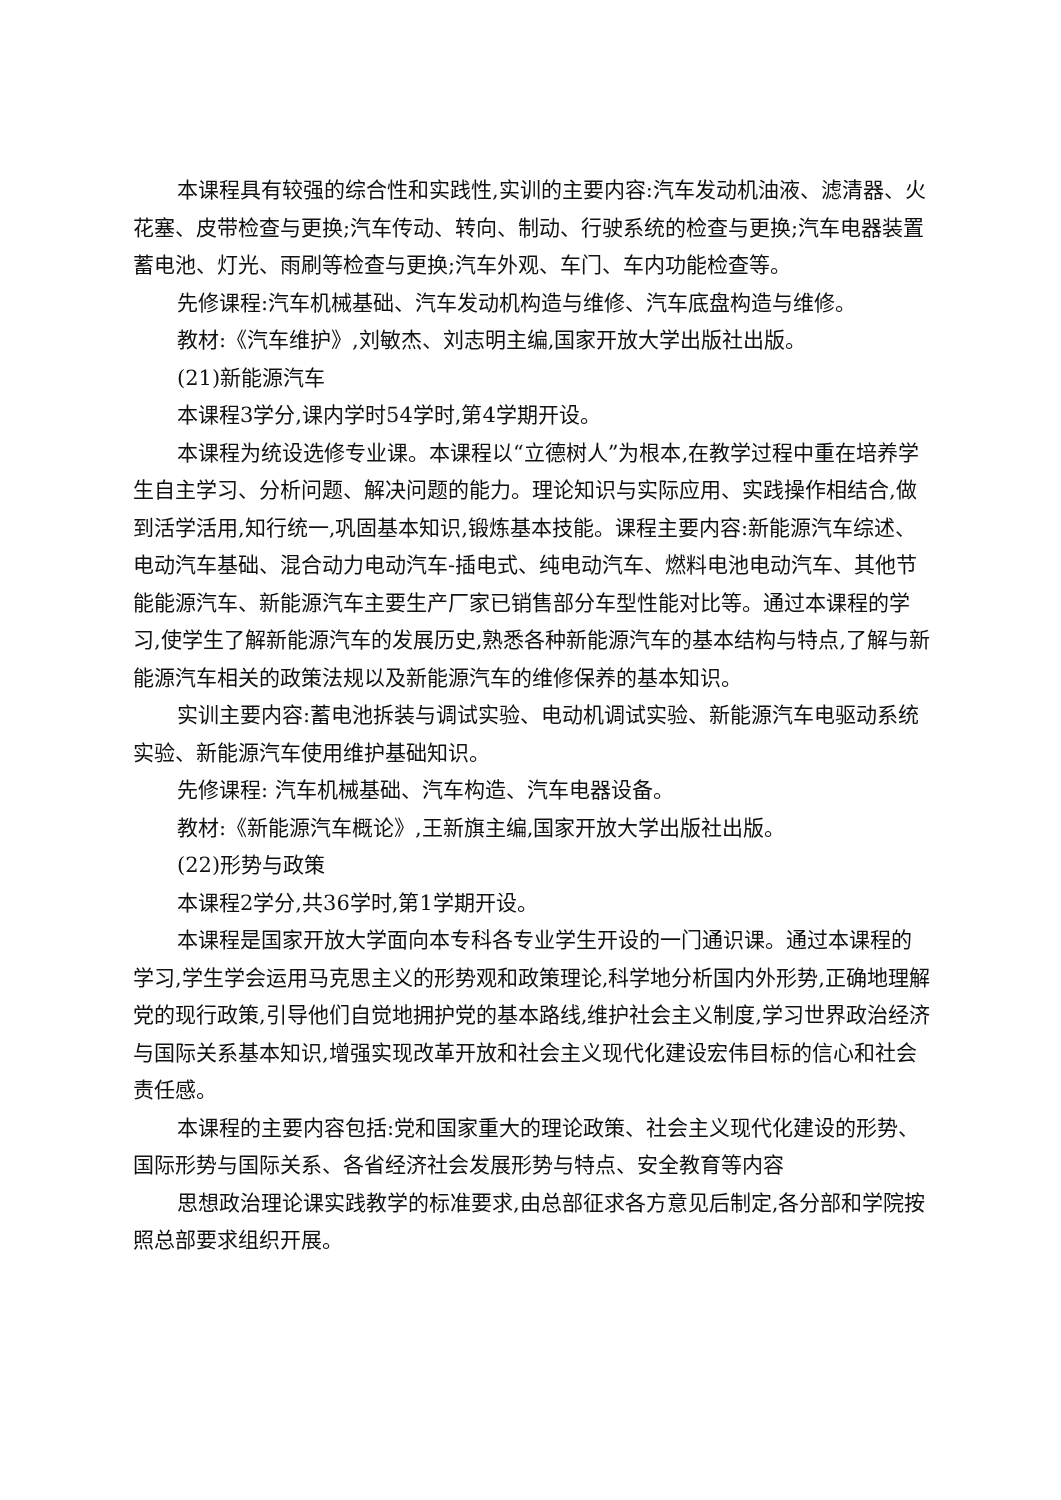本课程具有较强的综合性和实践性,实训的主要内容:汽车发动机油液、滤清器、火花塞、皮带检查与更换;汽车传动、转向、制动、行驶系统的检查与更换;汽车电器装置蓄电池、灯光、雨刷等检查与更换;汽车外观、车门、车内功能检查等。
先修课程:汽车机械基础、汽车发动机构造与维修、汽车底盘构造与维修。
教材:《汽车维护》,刘敏杰、刘志明主编,国家开放大学出版社出版。
(21)新能源汽车
本课程3学分,课内学时54学时,第4学期开设。
本课程为统设选修专业课。本课程以“立德树人”为根本,在教学过程中重在培养学生自主学习、分析问题、解决问题的能力。理论知识与实际应用、实践操作相结合,做到活学活用,知行统一,巩固基本知识,锻炼基本技能。课程主要内容:新能源汽车综述、电动汽车基础、混合动力电动汽车-插电式、纯电动汽车、燃料电池电动汽车、其他节能能源汽车、新能源汽车主要生产厂家已销售部分车型性能对比等。通过本课程的学习,使学生了解新能源汽车的发展历史,熟悉各种新能源汽车的基本结构与特点,了解与新能源汽车相关的政策法规以及新能源汽车的维修保养的基本知识。
实训主要内容:蓄电池拆装与调试实验、电动机调试实验、新能源汽车电驱动系统实验、新能源汽车使用维护基础知识。
先修课程: 汽车机械基础、汽车构造、汽车电器设备。
教材:《新能源汽车概论》,王新旗主编,国家开放大学出版社出版。
(22)形势与政策
本课程2学分,共36学时,第1学期开设。
本课程是国家开放大学面向本专科各专业学生开设的一门通识课。通过本课程的学习,学生学会运用马克思主义的形势观和政策理论,科学地分析国内外形势,正确地理解党的现行政策,引导他们自觉地拥护党的基本路线,维护社会主义制度,学习世界政治经济与国际关系基本知识,增强实现改革开放和社会主义现代化建设宏伟目标的信心和社会责任感。
本课程的主要内容包括:党和国家重大的理论政策、社会主义现代化建设的形势、国际形势与国际关系、各省经济社会发展形势与特点、安全教育等内容
思想政治理论课实践教学的标准要求,由总部征求各方意见后制定,各分部和学院按照总部要求组织开展。